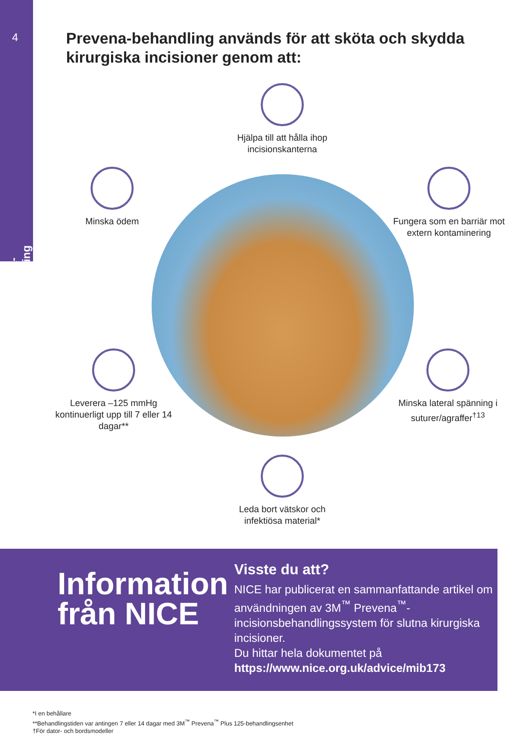4
Prevena-behandling
Prevena-behandling används för att sköta och skydda kirurgiska incisioner genom att:
Hjälpa till att hålla ihop incisionskanterna
Minska ödem
Fungera som en barriär mot extern kontaminering
Leverera –125 mmHg kontinuerligt upp till 7 eller 14 dagar**
Minska lateral spänning i suturer/agraffer<sup>†13</sup>
Leda bort vätskor och infektiösa material*
Information från NICE
Visste du att?
NICE har publicerat en sammanfattande artikel om användningen av 3M<sup>™</sup> Prevena<sup>™</sup>-incisionsbehandlingssystem för slutna kirurgiska incisioner.
Du hittar hela dokumentet på
https://www.nice.org.uk/advice/mib173
*I en behållare
**Behandlingstiden var antingen 7 eller 14 dagar med 3M<sup>™</sup> Prevena<sup>™</sup> Plus 125-behandlingsenhet
†För dator- och bordsmodeller